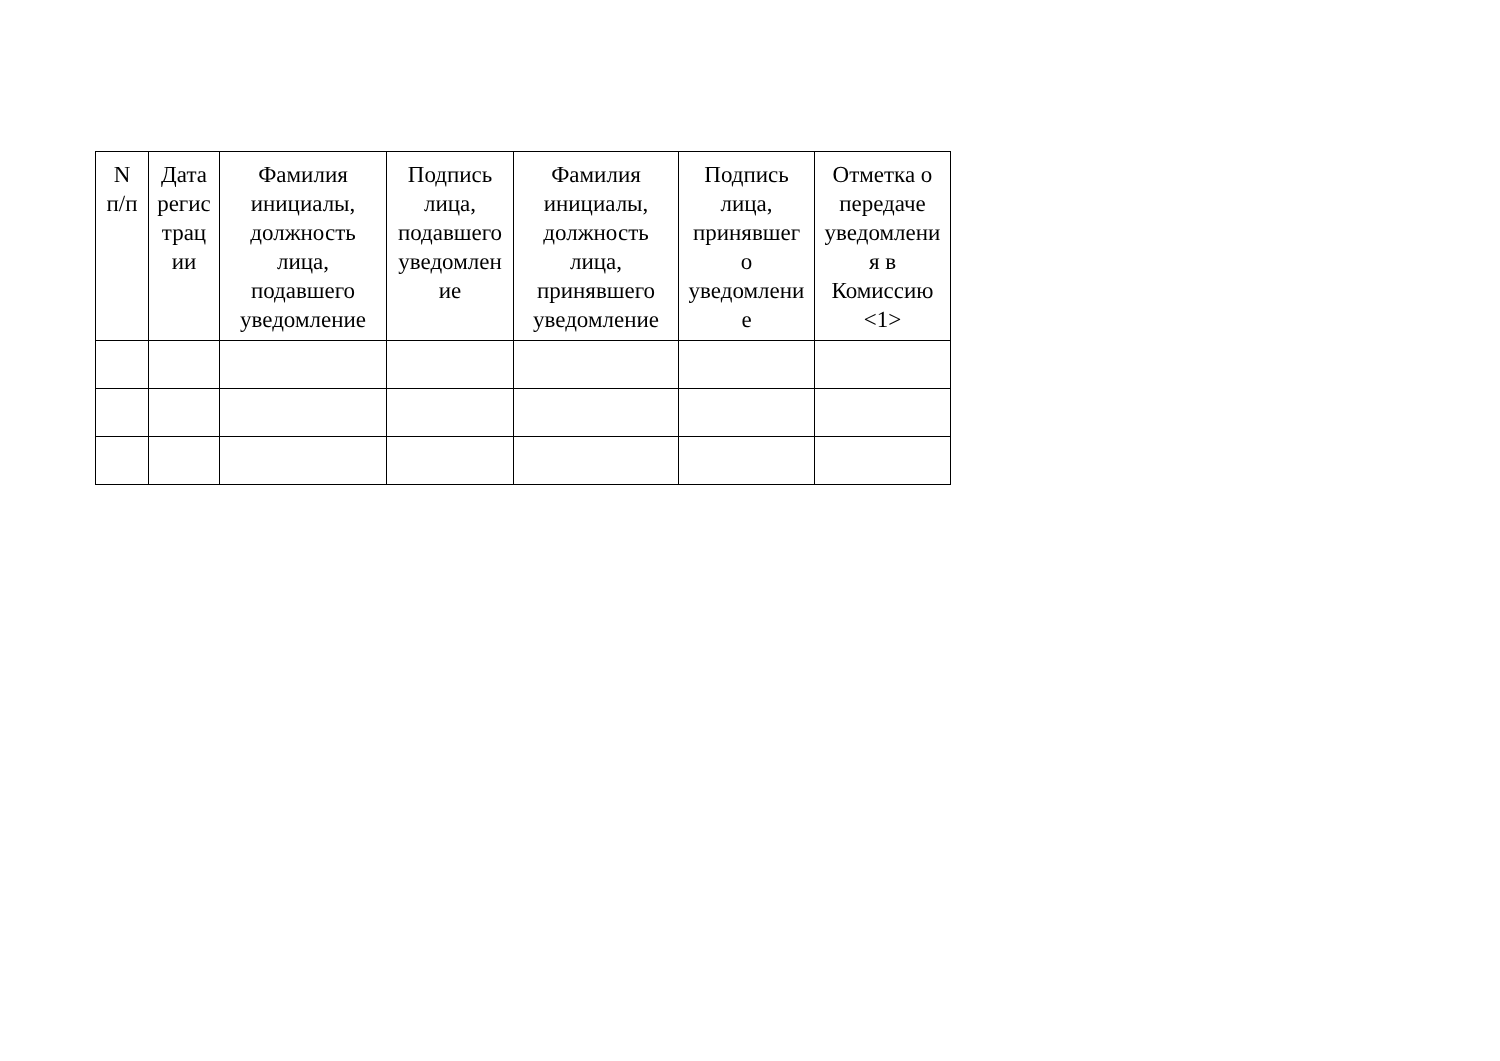| N п/п | Дата регис трац ии | Фамилия инициалы, должность лица, подавшего уведомление | Подпись лица, подавшего уведомлен ие | Фамилия инициалы, должность лица, принявшего уведомление | Подпись лица, принявшег о уведомлени е | Отметка о передаче уведомлени я в Комиссию <1> |
| --- | --- | --- | --- | --- | --- | --- |